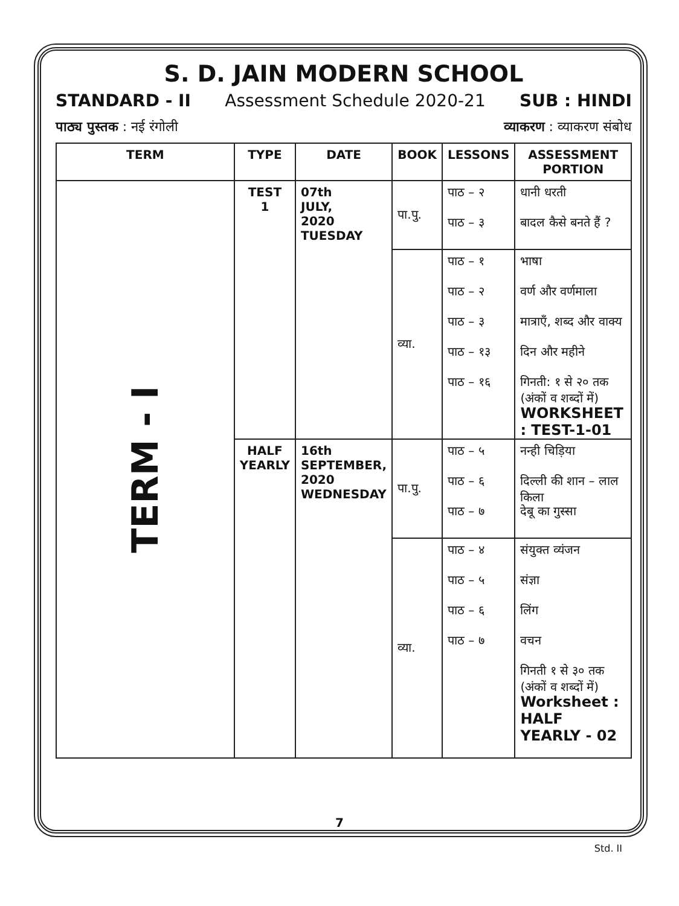S. D. JAIN MODERN SCHOOL
STANDARD - II Assessment Schedule 2020-21 SUB : HINDI
पाठ्य पुस्तक : नई रंगोली व्याकरण : व्याकरण संबोध
| TERM | TYPE | DATE | BOOK | LESSONS | ASSESSMENT PORTION |
| --- | --- | --- | --- | --- | --- |
| TERM - I | TEST 1 | 07th JULY, 2020 TUESDAY | पा.पु. | पाठ – २ पाठ – ३ | धानी धरती बादल कैसे बनते हैं ? |
| | | | व्या. | पाठ – १ पाठ – २ पाठ – ३ पाठ – १३ पाठ – १६ | भाषा वर्ण और वर्णमाला मात्राएँ, शब्द और वाक्य दिन और महीने गिनती: १ से २० तक (अंकों व शब्दों में) WORKSHEET : TEST-1-01 |
| | HALF YEARLY | 16th SEPTEMBER, 2020 WEDNESDAY | पा.पु. | पाठ – ५ पाठ – ६ पाठ – ७ | नन्ही चिड़िया दिल्ली की शान – लाल किला देबू का गुस्सा |
| | | | व्या. | पाठ – ४ पाठ – ५ पाठ – ६ पाठ – ७ | संयुक्त व्यंजन संज्ञा लिंग वचन गिनती १ से ३० तक (अंकों व शब्दों में) Worksheet : HALF YEARLY - 02 |
7
Std. II